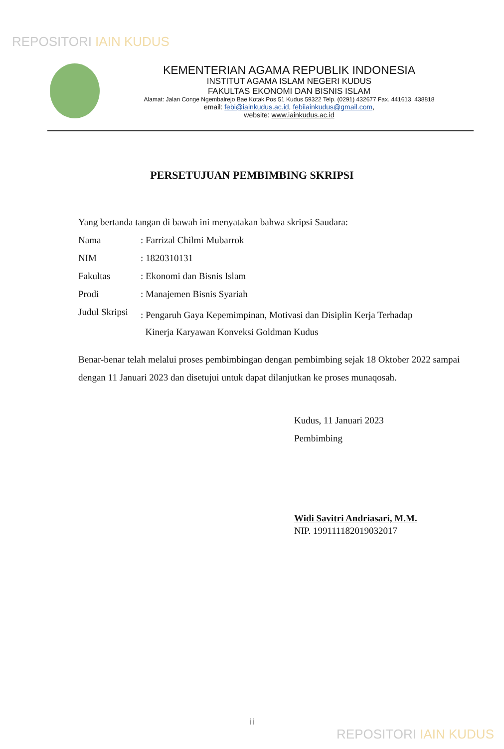REPOSITORI IAIN KUDUS
KEMENTERIAN AGAMA REPUBLIK INDONESIA
INSTITUT AGAMA ISLAM NEGERI KUDUS
FAKULTAS EKONOMI DAN BISNIS ISLAM
Alamat: Jalan Conge Ngembalrejo Bae Kotak Pos 51 Kudus 59322 Telp. (0291) 432677 Fax. 441613, 438818
email: febi@iainkudus.ac.id, febiiainkudus@gmail.com,
website: www.iainkudus.ac.id
PERSETUJUAN PEMBIMBING SKRIPSI
Yang bertanda tangan di bawah ini menyatakan bahwa skripsi Saudara:
Nama : Farrizal Chilmi Mubarrok
NIM : 1820310131
Fakultas : Ekonomi dan Bisnis Islam
Prodi : Manajemen Bisnis Syariah
Judul Skripsi
: Pengaruh Gaya Kepemimpinan, Motivasi dan Disiplin Kerja Terhadap
Kinerja Karyawan Konveksi Goldman Kudus
Benar-benar telah melalui proses pembimbingan dengan pembimbing sejak 18 Oktober 2022 sampai dengan 11 Januari 2023 dan disetujui untuk dapat dilanjutkan ke proses munaqosah.
Kudus, 11 Januari 2023
Pembimbing
Widi Savitri Andriasari, M.M.
NIP. 199111182019032017
ii
REPOSITORI IAIN KUDUS